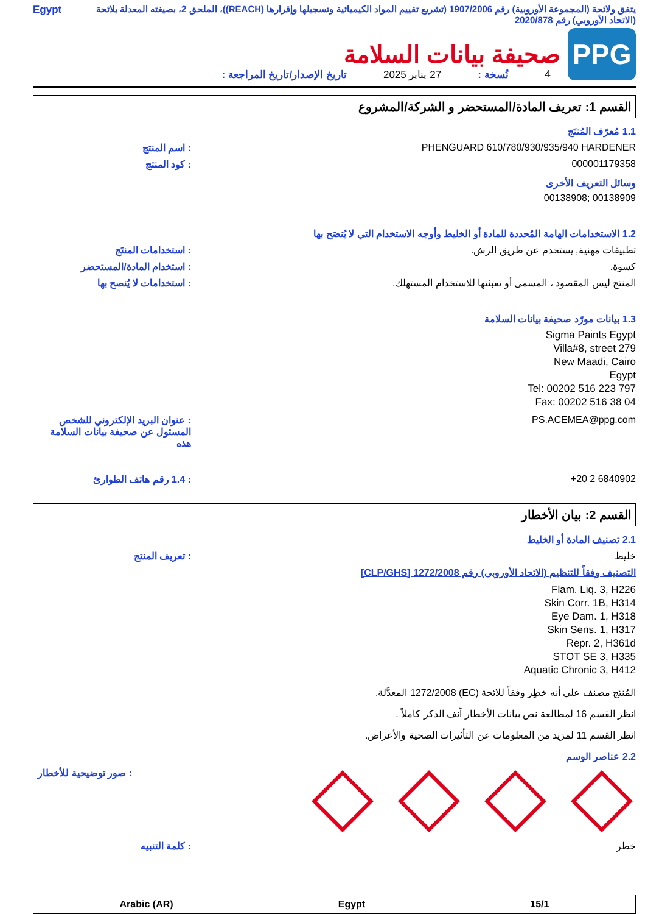يتفق ولائحة (المجموعة الأوروبية) رقم 1907/2006 (تشريع تقييم المواد الكيميائية وتسجيلها وإقرارها (REACH))، الملحق 2، بصيغته المعدلة بلائحة (الاتحاد الأوروبي) رقم 2020/878
Egypt
PPG
صحيفة بيانات السلامة
4 نُسخة : 27 يناير 2025 تاريخ الإصدار/تاريخ المراجعة :
القسم 1: تعريف المادة/المستحضر و الشركة/المشروع
1.1 مُعرّف المُنتَج
: اسم المنتج PHENGUARD 610/780/930/935/940 HARDENER
: كود المنتج 000001179358
وسائل التعريف الأخرى
00138908; 00138909
1.2 الاستخدامات الهامة المُحددة للمادة أو الخليط وأوجه الاستخدام التي لا يُنصَح بها
: استخدامات المنتَج تطبيقات مهنية, يستخدم عن طريق الرش.
: استخدام المادة/المستحضر كسوة.
: استخدامات لا يُنصح بها المنتج ليس المقصود ، المسمى أو تعبئتها للاستخدام المستهلك.
1.3 بيانات مورّد صحيفة بيانات السلامة
Sigma Paints Egypt
Villa#8, street 279
New Maadi, Cairo
Egypt
Tel: 00202 516 223 797
Fax: 00202 516 38 04
: عنوان البريد الإلكتروني للشخص المسئول عن صحيفة بيانات السلامة هذه
PS.ACEMEA@ppg.com
: 1.4 رقم هاتف الطوارئ +20 2 6840902
القسم 2: بيان الأخطار
2.1 تصنيف المادة أو الخليط
: تعريف المنتج خليط
التصنيف وفقاً للتنظيم (الاتحاد الأوروبى) رقم 1272/2008 [CLP/GHS]
Flam. Liq. 3, H226
Skin Corr. 1B, H314
Eye Dam. 1, H318
Skin Sens. 1, H317
Repr. 2, H361d
STOT SE 3, H335
Aquatic Chronic 3, H412
المُنتَج مصنف على أنه خطِر وفقاً للائحة (EC) 1272/2008 المعدَّلة.
انظر القسم 16 لمطالعة نص بيانات الأخطار آنف الذكر كاملاً .
انظر القسم 11 لمزيد من المعلومات عن التأثيرات الصحية والأعراض.
2.2 عناصر الوسم
: صور توضيحية للأخطار
: كلمة التنبيه خطر
Arabic (AR) Egypt 15/1